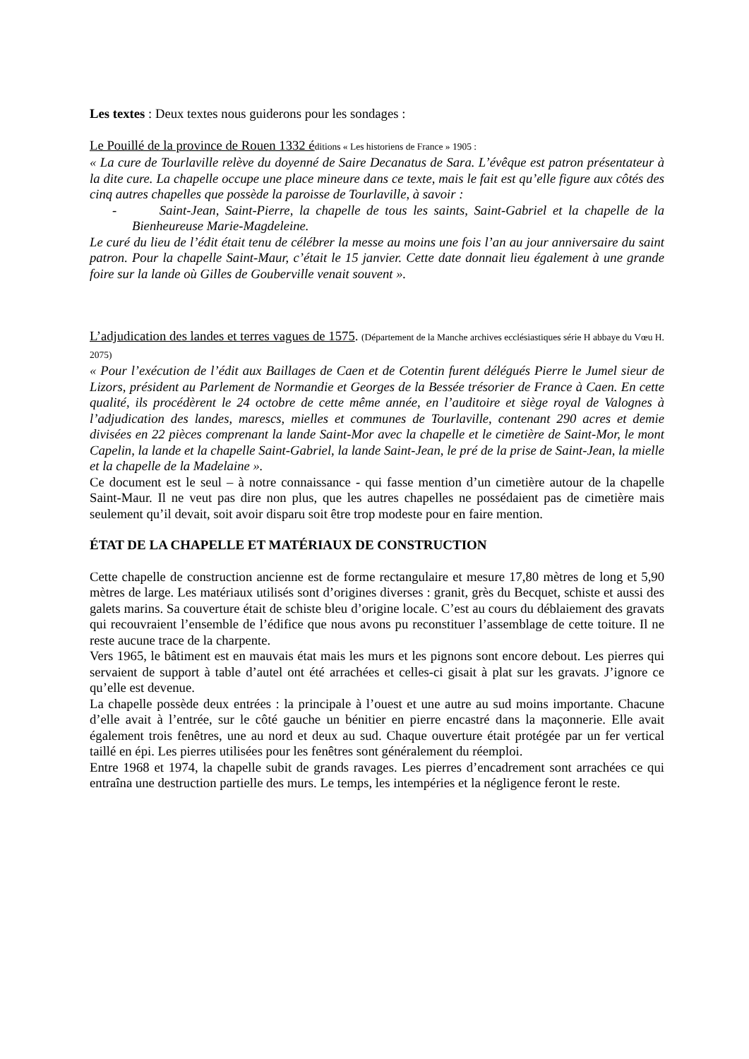Les textes : Deux textes nous guiderons pour les sondages :
Le Pouillé de la province de Rouen 1332 é ditions « Les historiens de France » 1905 :
« La cure de Tourlaville relève du doyenné de Saire Decanatus de Sara. L’évêque est patron présentateur à la dite cure. La chapelle occupe une place mineure dans ce texte, mais le fait est qu’elle figure aux côtés des cinq autres chapelles que possède la paroisse de Tourlaville, à savoir :
- Saint-Jean, Saint-Pierre, la chapelle de tous les saints, Saint-Gabriel et la chapelle de la Bienheureuse Marie-Magdeleine.
Le curé du lieu de l’édit était tenu de célébrer la messe au moins une fois l’an au jour anniversaire du saint patron. Pour la chapelle Saint-Maur, c’était le 15 janvier. Cette date donnait lieu également à une grande foire sur la lande où Gilles de Gouberville venait souvent ».
L’adjudication des landes et terres vagues de 1575. (Département de la Manche archives ecclésiastiques série H abbaye du Vœu H. 2075)
« Pour l’exécution de l’édit aux Baillages de Caen et de Cotentin furent délégués Pierre le Jumel sieur de Lizors, président au Parlement de Normandie et Georges de la Bessée trésorier de France à Caen. En cette qualité, ils procédèrent le 24 octobre de cette même année, en l’auditoire et siège royal de Valognes à l’adjudication des landes, marescs, mielles et communes de Tourlaville, contenant 290 acres et demie divisées en 22 pièces comprenant la lande Saint-Mor avec la chapelle et le cimetière de Saint-Mor, le mont Capelin, la lande et la chapelle Saint-Gabriel, la lande Saint-Jean, le pré de la prise de Saint-Jean, la mielle et la chapelle de la Madelaine ».
Ce document est le seul – à notre connaissance - qui fasse mention d’un cimetière autour de la chapelle Saint-Maur. Il ne veut pas dire non plus, que les autres chapelles ne possédaient pas de cimetière mais seulement qu’il devait, soit avoir disparu soit être trop modeste pour en faire mention.
ÉTAT DE LA CHAPELLE ET MATÉRIAUX DE CONSTRUCTION
Cette chapelle de construction ancienne est de forme rectangulaire et mesure 17,80 mètres de long et 5,90 mètres de large. Les matériaux utilisés sont d’origines diverses : granit, grès du Becquet, schiste et aussi des galets marins. Sa couverture était de schiste bleu d’origine locale. C’est au cours du déblaiement des gravats qui recouvraient l’ensemble de l’édifice que nous avons pu reconstituer l’assemblage de cette toiture. Il ne reste aucune trace de la charpente.
Vers 1965, le bâtiment est en mauvais état mais les murs et les pignons sont encore debout. Les pierres qui servaient de support à table d’autel ont été arrachées et celles-ci gisait à plat sur les gravats. J’ignore ce qu’elle est devenue.
La chapelle possède deux entrées : la principale à l’ouest et une autre au sud moins importante. Chacune d’elle avait à l’entrée, sur le côté gauche un bénitier en pierre encastré dans la maçonnerie. Elle avait également trois fenêtres, une au nord et deux au sud. Chaque ouverture était protégée par un fer vertical taillé en épi. Les pierres utilisées pour les fenêtres sont généralement du réemploi.
Entre 1968 et 1974, la chapelle subit de grands ravages. Les pierres d’encadrement sont arrachées ce qui entraîna une destruction partielle des murs. Le temps, les intempéries et la négligence feront le reste.